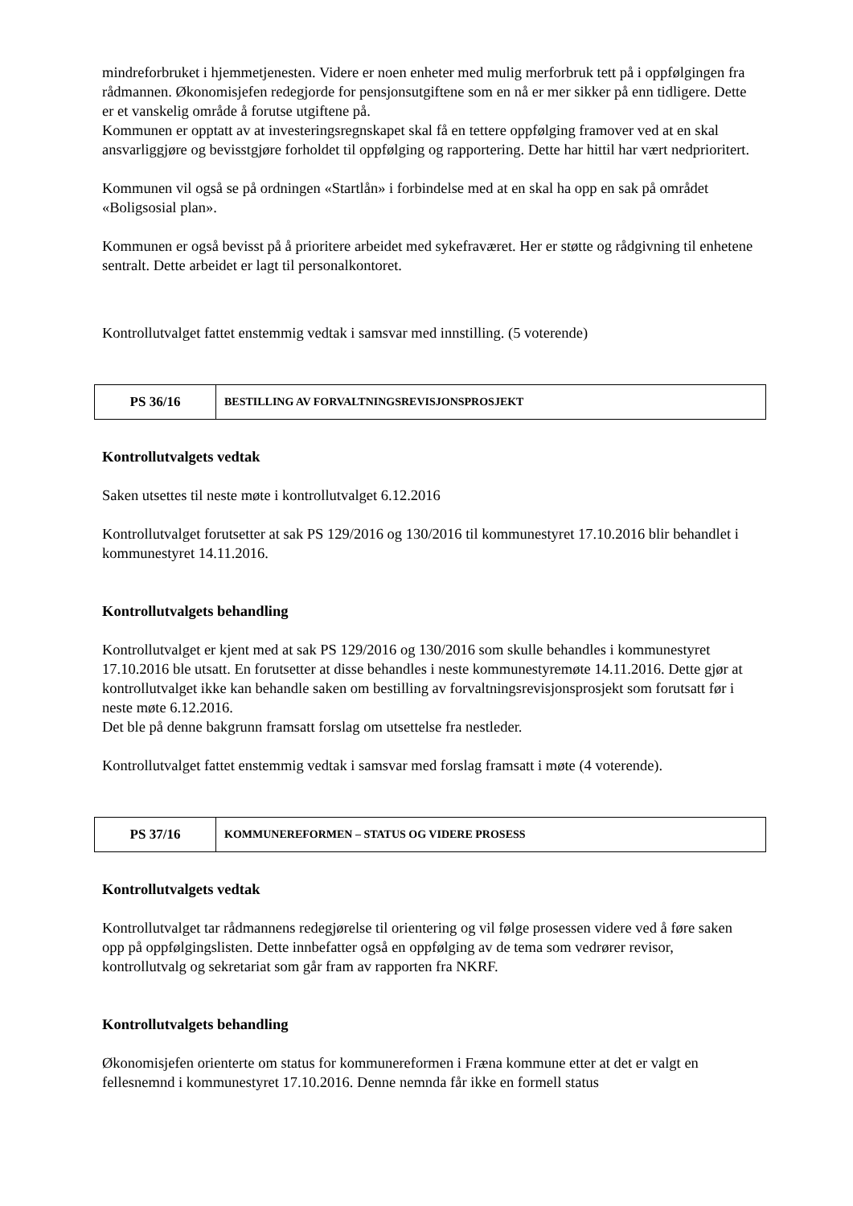mindreforbruket i hjemmetjenesten. Videre er noen enheter med mulig merforbruk tett på i oppfølgingen fra rådmannen. Økonomisjefen redegjorde for pensjonsutgiftene som en nå er mer sikker på enn tidligere. Dette er et vanskelig område å forutse utgiftene på.
Kommunen er opptatt av at investeringsregnskapet skal få en tettere oppfølging framover ved at en skal ansvarliggjøre og bevisstgjøre forholdet til oppfølging og rapportering. Dette har hittil har vært nedprioritert.
Kommunen vil også se på ordningen «Startlån» i forbindelse med at en skal ha opp en sak på området «Boligsosial plan».
Kommunen er også bevisst på å prioritere arbeidet med sykefraværet. Her er støtte og rådgivning til enhetene sentralt. Dette arbeidet er lagt til personalkontoret.
Kontrollutvalget fattet enstemmig vedtak i samsvar med innstilling. (5 voterende)
| PS 36/16 | BESTILLING AV FORVALTNINGSREVISJONSPROSJEKT |
Kontrollutvalgets vedtak
Saken utsettes til neste møte i kontrollutvalget 6.12.2016
Kontrollutvalget forutsetter at sak PS 129/2016 og 130/2016 til kommunestyret 17.10.2016 blir behandlet i kommunestyret 14.11.2016.
Kontrollutvalgets behandling
Kontrollutvalget er kjent med at sak PS 129/2016 og 130/2016 som skulle behandles i kommunestyret 17.10.2016 ble utsatt. En forutsetter at disse behandles i neste kommunestyremøte 14.11.2016. Dette gjør at kontrollutvalget ikke kan behandle saken om bestilling av forvaltningsrevisjonsprosjekt som forutsatt før i neste møte 6.12.2016.
Det ble på denne bakgrunn framsatt forslag om utsettelse fra nestleder.
Kontrollutvalget fattet enstemmig vedtak i samsvar med forslag framsatt i møte (4 voterende).
| PS 37/16 | KOMMUNEREFORMEN – STATUS OG VIDERE PROSESS |
Kontrollutvalgets vedtak
Kontrollutvalget tar rådmannens redegjørelse til orientering og vil følge prosessen videre ved å føre saken opp på oppfølgingslisten. Dette innbefatter også en oppfølging av de tema som vedrører revisor, kontrollutvalg og sekretariat som går fram av rapporten fra NKRF.
Kontrollutvalgets behandling
Økonomisjefen orienterte om status for kommunereformen i Fræna kommune etter at det er valgt en fellesnemnd i kommunestyret 17.10.2016. Denne nemnda får ikke en formell status